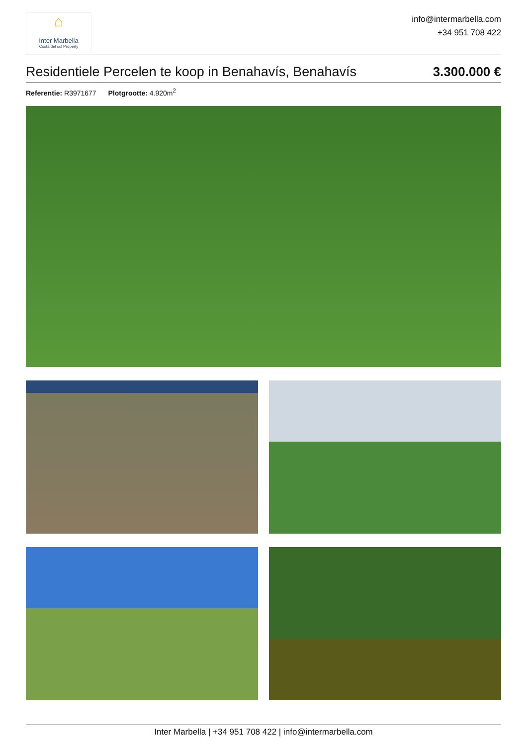⌂
Inter Marbella
Costa del sol Property
info@intermarbella.com
+34 951 708 422
Residentiele Percelen te koop in Benahavís, Benahavís 3.300.000 €
Referentie: R3971677 Plotgrootte: 4.920m<sup>2</sup>
Inter Marbella | +34 951 708 422 | info@intermarbella.com